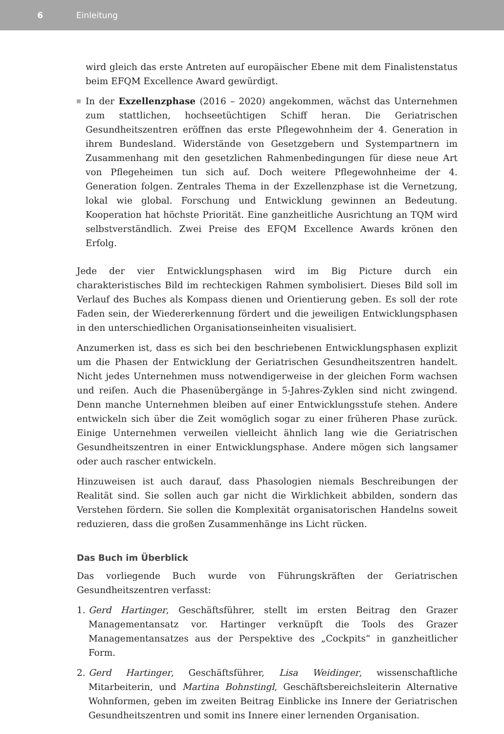6 Einleitung
wird gleich das erste Antreten auf europäischer Ebene mit dem Finalistenstatus beim EFQM Excellence Award gewürdigt.
In der Exzellenzphase (2016 – 2020) angekommen, wächst das Unternehmen zum stattlichen, hochseetüchtigen Schiff heran. Die Geriatrischen Gesundheitszentren eröffnen das erste Pflegewohnheim der 4. Generation in ihrem Bundesland. Widerstände von Gesetzgebern und Systempartnern im Zusammenhang mit den gesetzlichen Rahmenbedingungen für diese neue Art von Pflegeheimen tun sich auf. Doch weitere Pflegewohnheime der 4. Generation folgen. Zentrales Thema in der Exzellenzphase ist die Vernetzung, lokal wie global. Forschung und Entwicklung gewinnen an Bedeutung. Kooperation hat höchste Priorität. Eine ganzheitliche Ausrichtung an TQM wird selbstverständlich. Zwei Preise des EFQM Excellence Awards krönen den Erfolg.
Jede der vier Entwicklungsphasen wird im Big Picture durch ein charakteristisches Bild im rechteckigen Rahmen symbolisiert. Dieses Bild soll im Verlauf des Buches als Kompass dienen und Orientierung geben. Es soll der rote Faden sein, der Wiedererkennung fördert und die jeweiligen Entwicklungsphasen in den unterschiedlichen Organisationseinheiten visualisiert.
Anzumerken ist, dass es sich bei den beschriebenen Entwicklungsphasen explizit um die Phasen der Entwicklung der Geriatrischen Gesundheitszentren handelt. Nicht jedes Unternehmen muss notwendigerweise in der gleichen Form wachsen und reifen. Auch die Phasenübergänge in 5-Jahres-Zyklen sind nicht zwingend. Denn manche Unternehmen bleiben auf einer Entwicklungsstufe stehen. Andere entwickeln sich über die Zeit womöglich sogar zu einer früheren Phase zurück. Einige Unternehmen verweilen vielleicht ähnlich lang wie die Geriatrischen Gesundheitszentren in einer Entwicklungsphase. Andere mögen sich langsamer oder auch rascher entwickeln.
Hinzuweisen ist auch darauf, dass Phasologien niemals Beschreibungen der Realität sind. Sie sollen auch gar nicht die Wirklichkeit abbilden, sondern das Verstehen fördern. Sie sollen die Komplexität organisatorischen Handelns soweit reduzieren, dass die großen Zusammenhänge ins Licht rücken.
Das Buch im Überblick
Das vorliegende Buch wurde von Führungskräften der Geriatrischen Gesundheitszentren verfasst:
1. Gerd Hartinger, Geschäftsführer, stellt im ersten Beitrag den Grazer Managementansatz vor. Hartinger verknüpft die Tools des Grazer Managementansatzes aus der Perspektive des „Cockpits“ in ganzheitlicher Form.
2. Gerd Hartinger, Geschäftsführer, Lisa Weidinger, wissenschaftliche Mitarbeiterin, und Martina Bohnstingl, Geschäftsbereichsleiterin Alternative Wohnformen, geben im zweiten Beitrag Einblicke ins Innere der Geriatrischen Gesundheitszentren und somit ins Innere einer lernenden Organisation.